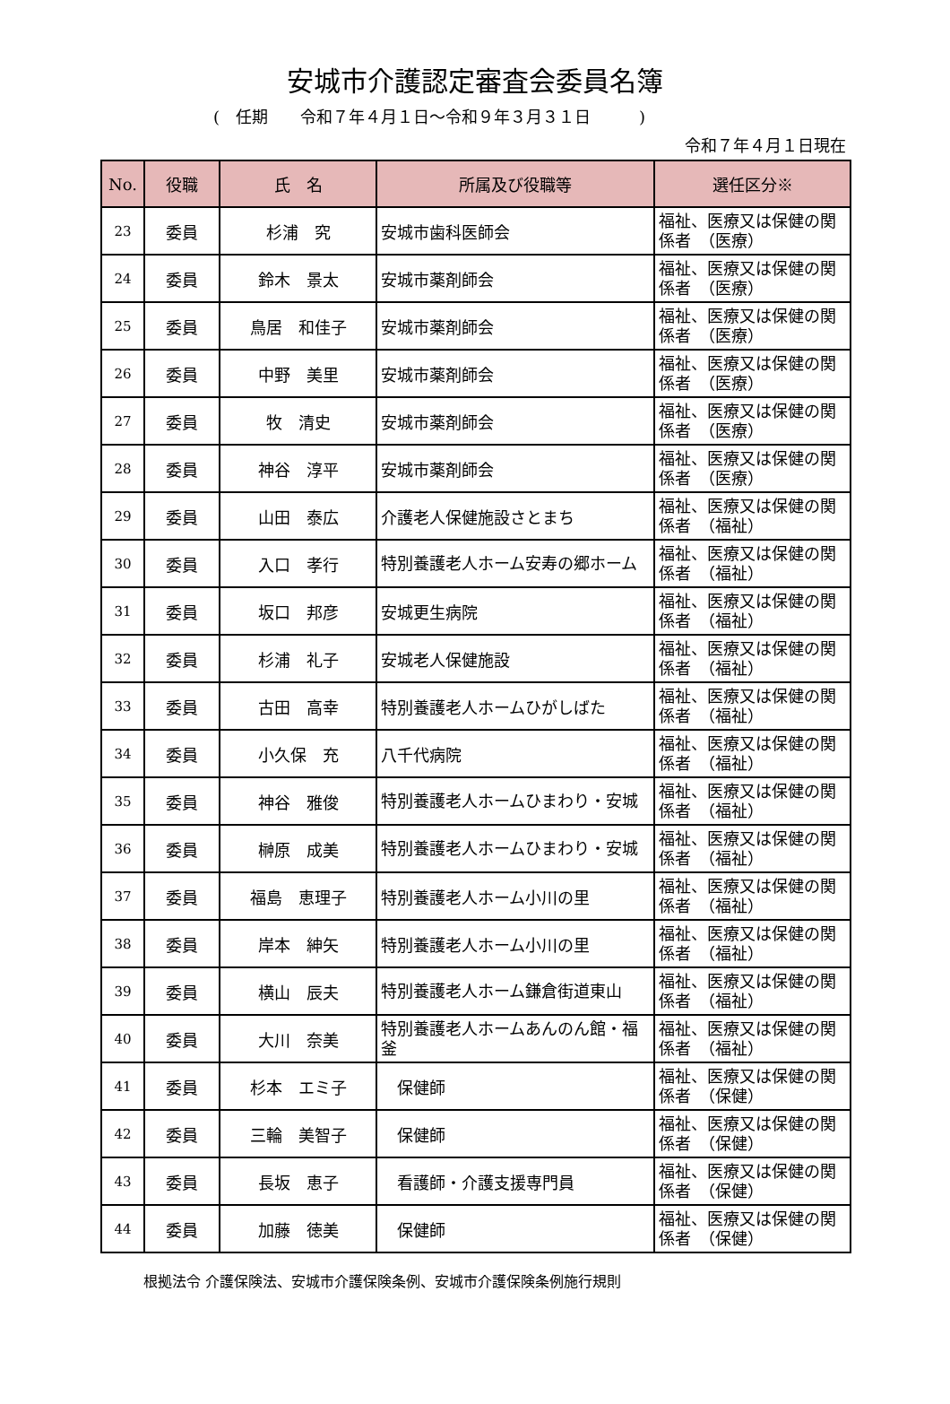安城市介護認定審査会委員名簿
(　任期　　令和７年４月１日～令和９年３月３１日　　　)
令和７年４月１日現在
| No. | 役職 | 氏 名 | 所属及び役職等 | 選任区分※ |
| --- | --- | --- | --- | --- |
| 23 | 委員 | 杉浦 究 | 安城市歯科医師会 | 福祉、医療又は保健の関係者 （医療） |
| 24 | 委員 | 鈴木 景太 | 安城市薬剤師会 | 福祉、医療又は保健の関係者 （医療） |
| 25 | 委員 | 鳥居 和佳子 | 安城市薬剤師会 | 福祉、医療又は保健の関係者 （医療） |
| 26 | 委員 | 中野 美里 | 安城市薬剤師会 | 福祉、医療又は保健の関係者 （医療） |
| 27 | 委員 | 牧 清史 | 安城市薬剤師会 | 福祉、医療又は保健の関係者 （医療） |
| 28 | 委員 | 神谷 淳平 | 安城市薬剤師会 | 福祉、医療又は保健の関係者 （医療） |
| 29 | 委員 | 山田 泰広 | 介護老人保健施設さとまち | 福祉、医療又は保健の関係者 （福祉） |
| 30 | 委員 | 入口 孝行 | 特別養護老人ホーム安寿の郷ホーム | 福祉、医療又は保健の関係者 （福祉） |
| 31 | 委員 | 坂口 邦彦 | 安城更生病院 | 福祉、医療又は保健の関係者 （福祉） |
| 32 | 委員 | 杉浦 礼子 | 安城老人保健施設 | 福祉、医療又は保健の関係者 （福祉） |
| 33 | 委員 | 古田 高幸 | 特別養護老人ホームひがしばた | 福祉、医療又は保健の関係者 （福祉） |
| 34 | 委員 | 小久保 充 | 八千代病院 | 福祉、医療又は保健の関係者 （福祉） |
| 35 | 委員 | 神谷 雅俊 | 特別養護老人ホームひまわり・安城 | 福祉、医療又は保健の関係者 （福祉） |
| 36 | 委員 | 榊原 成美 | 特別養護老人ホームひまわり・安城 | 福祉、医療又は保健の関係者 （福祉） |
| 37 | 委員 | 福島 恵理子 | 特別養護老人ホーム小川の里 | 福祉、医療又は保健の関係者 （福祉） |
| 38 | 委員 | 岸本 紳矢 | 特別養護老人ホーム小川の里 | 福祉、医療又は保健の関係者 （福祉） |
| 39 | 委員 | 横山 辰夫 | 特別養護老人ホーム鎌倉街道東山 | 福祉、医療又は保健の関係者 （福祉） |
| 40 | 委員 | 大川 奈美 | 特別養護老人ホームあんのん館・福釜 | 福祉、医療又は保健の関係者 （福祉） |
| 41 | 委員 | 杉本 エミ子 | 保健師 | 福祉、医療又は保健の関係者 （保健） |
| 42 | 委員 | 三輪 美智子 | 保健師 | 福祉、医療又は保健の関係者 （保健） |
| 43 | 委員 | 長坂 恵子 | 看護師・介護支援専門員 | 福祉、医療又は保健の関係者 （保健） |
| 44 | 委員 | 加藤 徳美 | 保健師 | 福祉、医療又は保健の関係者 （保健） |
根拠法令 介護保険法、安城市介護保険条例、安城市介護保険条例施行規則